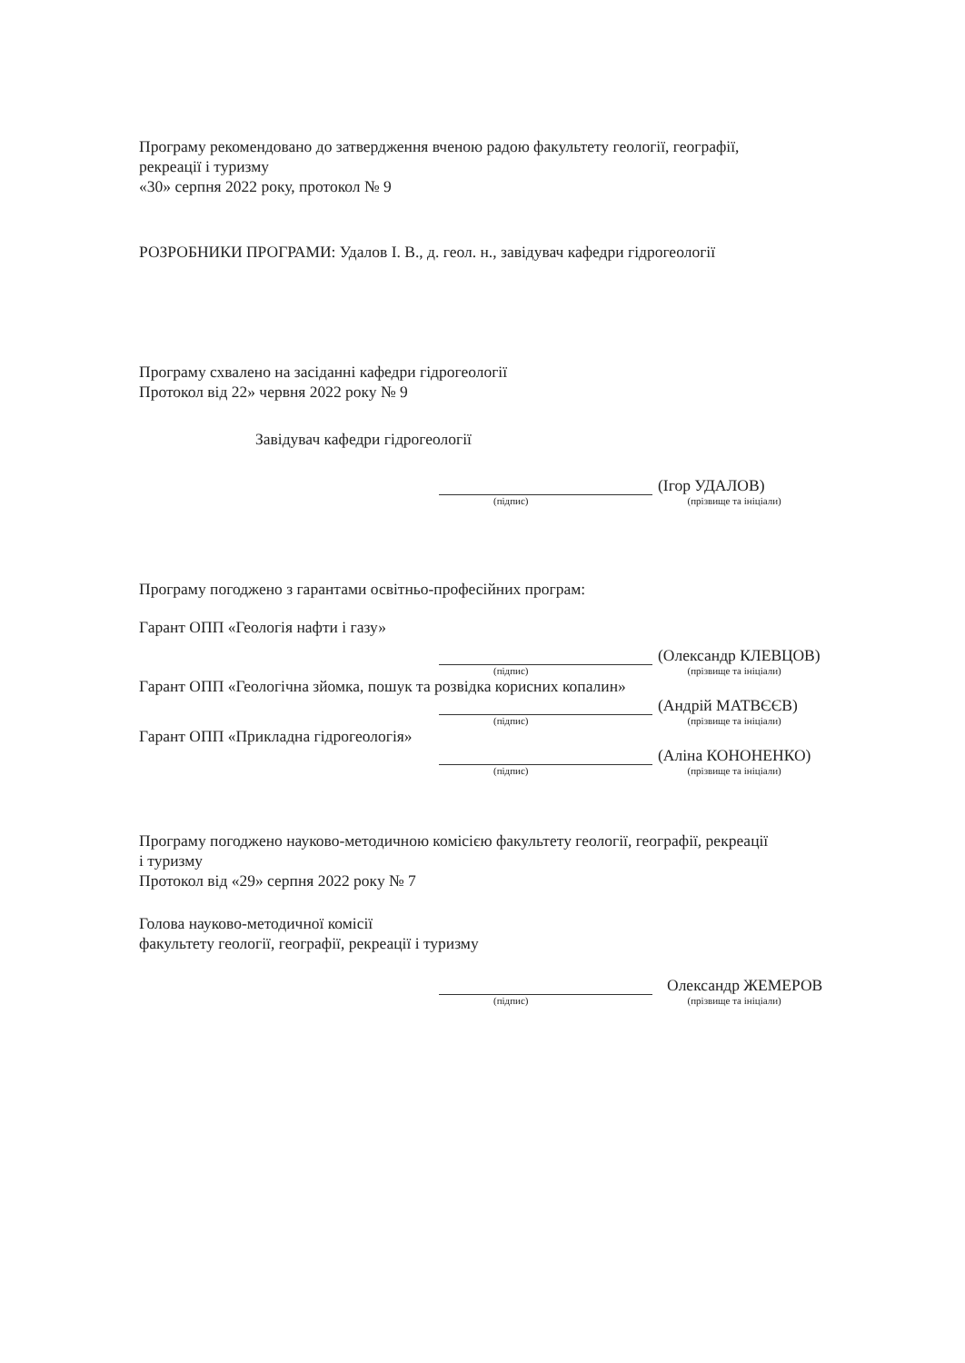Програму рекомендовано до затвердження вченою радою факультету геології, географії,
рекреації і туризму
«30» серпня 2022 року, протокол № 9
РОЗРОБНИКИ ПРОГРАМИ: Удалов І. В., д. геол. н., завідувач кафедри гідрогеології
Програму схвалено на засіданні кафедри гідрогеології
Протокол від 22» червня 2022 року № 9
Завідувач кафедри гідрогеології
(Ігор УДАЛОВ)
(підпис) (прізвище та ініціали)
Програму погоджено з гарантами освітньо-професійних програм:
Гарант ОПП «Геологія нафти і газу»
(Олександр КЛЕВЦОВ)
(підпис) (прізвище та ініціали)
Гарант ОПП «Геологічна зйомка, пошук та розвідка корисних копалин»
(Андрій МАТВЄЄВ)
(підпис) (прізвище та ініціали)
Гарант ОПП «Прикладна гідрогеологія»
(Аліна КОНОНЕНКО)
(підпис) (прізвище та ініціали)
Програму погоджено науково-методичною комісією факультету геології, географії, рекреації
і туризму
Протокол від «29» серпня 2022 року № 7
Голова науково-методичної комісії
факультету геології, географії, рекреації і туризму
Олександр ЖЕМЕРОВ
(підпис) (прізвище та ініціали)